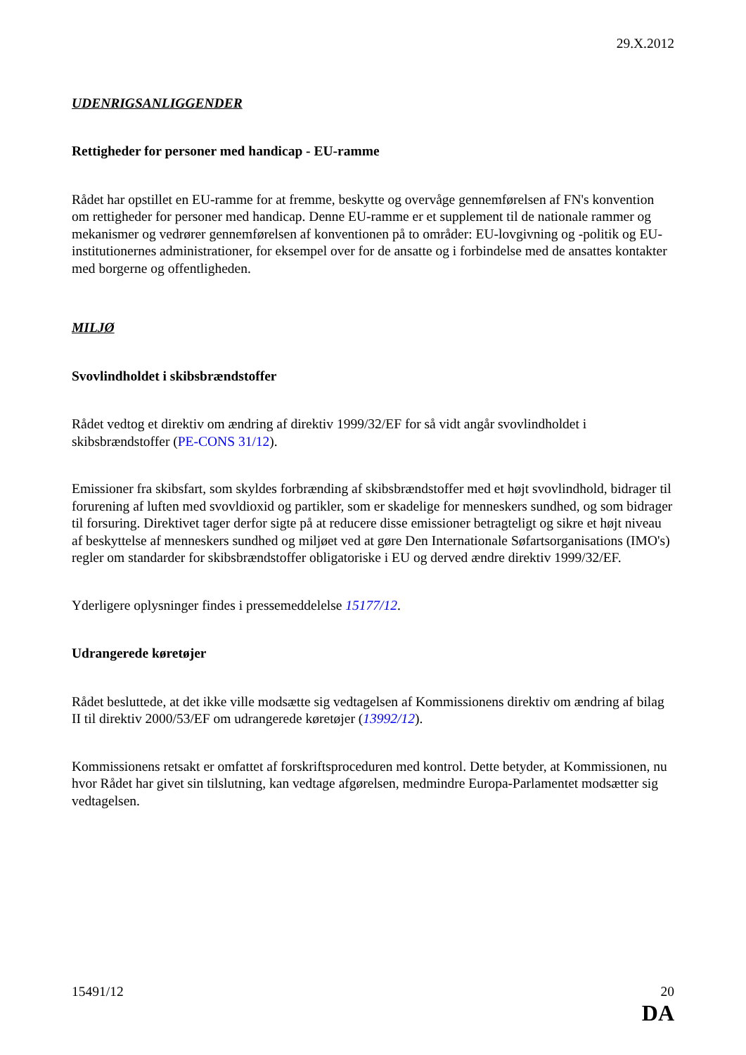29.X.2012
UDENRIGSANLIGGENDER
Rettigheder for personer med handicap - EU-ramme
Rådet har opstillet en EU-ramme for at fremme, beskytte og overvåge gennemførelsen af FN's konvention om rettigheder for personer med handicap. Denne EU-ramme er et supplement til de nationale rammer og mekanismer og vedrører gennemførelsen af konventionen på to områder: EU-lovgivning og -politik og EU-institutionernes administrationer, for eksempel over for de ansatte og i forbindelse med de ansattes kontakter med borgerne og offentligheden.
MILJØ
Svovlindholdet i skibsbrændstoffer
Rådet vedtog et direktiv om ændring af direktiv 1999/32/EF for så vidt angår svovlindholdet i skibsbrændstoffer (PE-CONS 31/12).
Emissioner fra skibsfart, som skyldes forbrænding af skibsbrændstoffer med et højt svovlindhold, bidrager til forurening af luften med svovldioxid og partikler, som er skadelige for menneskers sundhed, og som bidrager til forsuring. Direktivet tager derfor sigte på at reducere disse emissioner betragteligt og sikre et højt niveau af beskyttelse af menneskers sundhed og miljøet ved at gøre Den Internationale Søfartsorganisations (IMO's) regler om standarder for skibsbrændstoffer obligatoriske i EU og derved ændre direktiv 1999/32/EF.
Yderligere oplysninger findes i pressemeddelelse 15177/12.
Udrangerede køretøjer
Rådet besluttede, at det ikke ville modsætte sig vedtagelsen af Kommissionens direktiv om ændring af bilag II til direktiv 2000/53/EF om udrangerede køretøjer (13992/12).
Kommissionens retsakt er omfattet af forskriftsproceduren med kontrol. Dette betyder, at Kommissionen, nu hvor Rådet har givet sin tilslutning, kan vedtage afgørelsen, medmindre Europa-Parlamentet modsætter sig vedtagelsen.
15491/12 20
DA